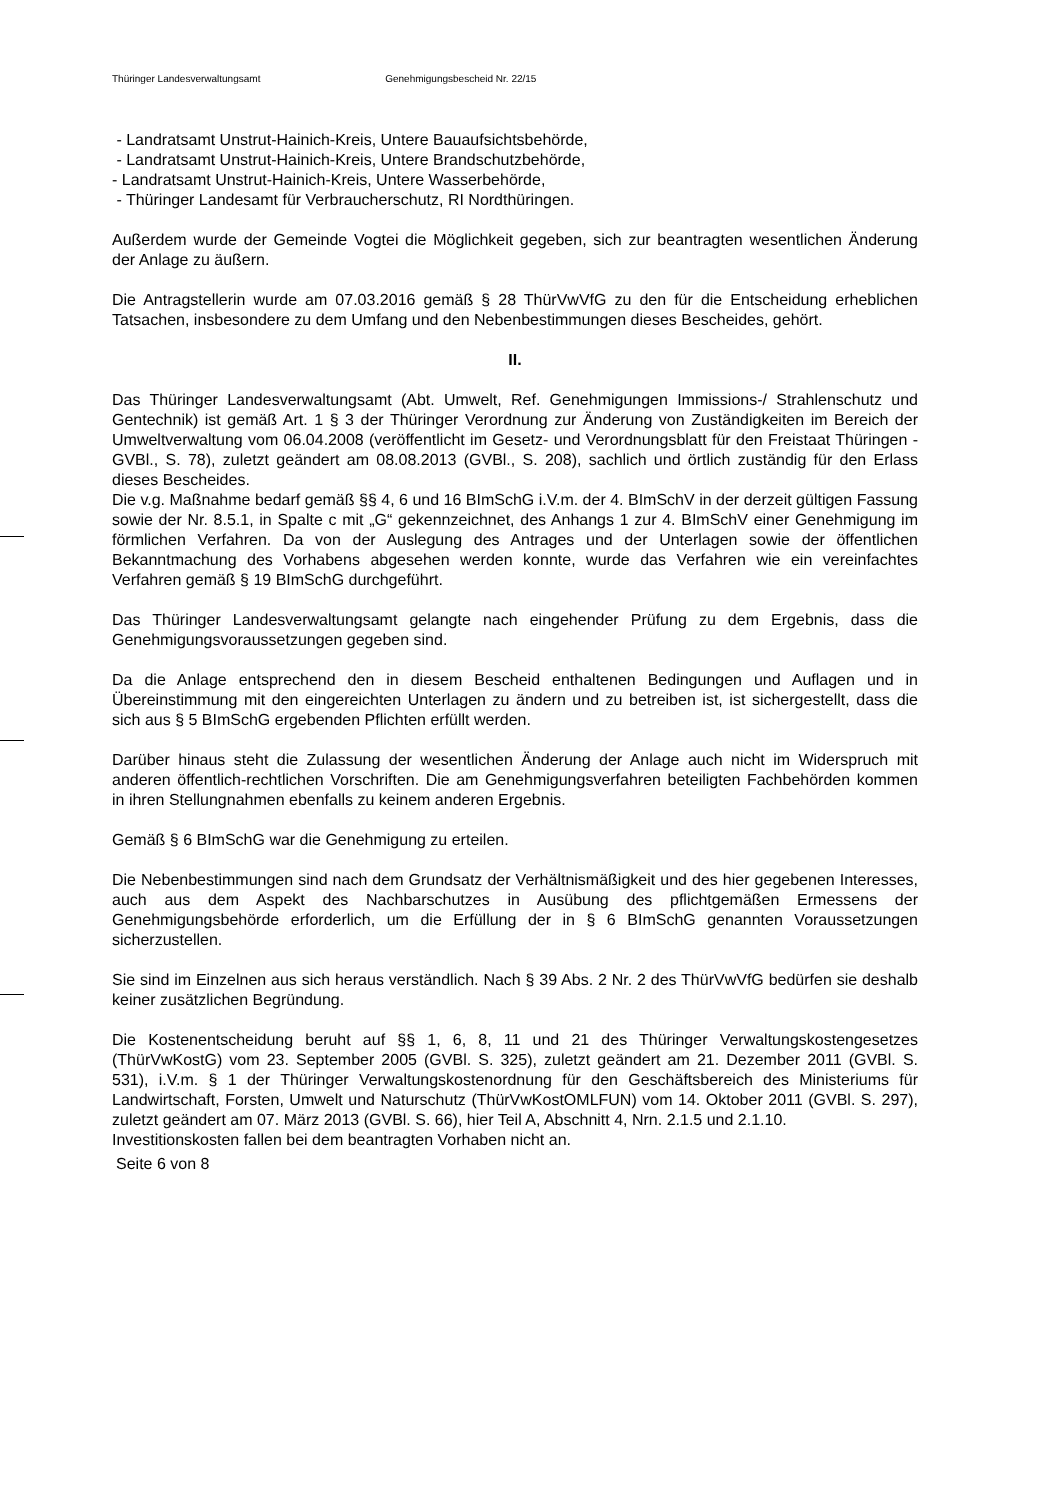Thüringer Landesverwaltungsamt Genehmigungsbescheid Nr. 22/15
- Landratsamt Unstrut-Hainich-Kreis, Untere Bauaufsichtsbehörde,
- Landratsamt Unstrut-Hainich-Kreis, Untere Brandschutzbehörde,
- Landratsamt Unstrut-Hainich-Kreis, Untere Wasserbehörde,
- Thüringer Landesamt für Verbraucherschutz, RI Nordthüringen.
Außerdem wurde der Gemeinde Vogtei die Möglichkeit gegeben, sich zur beantragten wesentlichen Änderung der Anlage zu äußern.
Die Antragstellerin wurde am 07.03.2016 gemäß § 28 ThürVwVfG zu den für die Entscheidung erheblichen Tatsachen, insbesondere zu dem Umfang und den Nebenbestimmungen dieses Bescheides, gehört.
II.
Das Thüringer Landesverwaltungsamt (Abt. Umwelt, Ref. Genehmigungen Immissions-/ Strahlenschutz und Gentechnik) ist gemäß Art. 1 § 3 der Thüringer Verordnung zur Änderung von Zuständigkeiten im Bereich der Umweltverwaltung vom 06.04.2008 (veröffentlicht im Gesetz- und Verordnungsblatt für den Freistaat Thüringen - GVBl., S. 78), zuletzt geändert am 08.08.2013 (GVBl., S. 208), sachlich und örtlich zuständig für den Erlass dieses Bescheides.
Die v.g. Maßnahme bedarf gemäß §§ 4, 6 und 16 BImSchG i.V.m. der 4. BImSchV in der derzeit gültigen Fassung sowie der Nr. 8.5.1, in Spalte c mit „G“ gekennzeichnet, des Anhangs 1 zur 4. BImSchV einer Genehmigung im förmlichen Verfahren. Da von der Auslegung des Antrages und der Unterlagen sowie der öffentlichen Bekanntmachung des Vorhabens abgesehen werden konnte, wurde das Verfahren wie ein vereinfachtes Verfahren gemäß § 19 BImSchG durchgeführt.
Das Thüringer Landesverwaltungsamt gelangte nach eingehender Prüfung zu dem Ergebnis, dass die Genehmigungsvoraussetzungen gegeben sind.
Da die Anlage entsprechend den in diesem Bescheid enthaltenen Bedingungen und Auflagen und in Übereinstimmung mit den eingereichten Unterlagen zu ändern und zu betreiben ist, ist sichergestellt, dass die sich aus § 5 BImSchG ergebenden Pflichten erfüllt werden.
Darüber hinaus steht die Zulassung der wesentlichen Änderung der Anlage auch nicht im Widerspruch mit anderen öffentlich-rechtlichen Vorschriften. Die am Genehmigungsverfahren beteiligten Fachbehörden kommen in ihren Stellungnahmen ebenfalls zu keinem anderen Ergebnis.
Gemäß § 6 BImSchG war die Genehmigung zu erteilen.
Die Nebenbestimmungen sind nach dem Grundsatz der Verhältnismäßigkeit und des hier gegebenen Interesses, auch aus dem Aspekt des Nachbarschutzes in Ausübung des pflichtgemäßen Ermessens der Genehmigungsbehörde erforderlich, um die Erfüllung der in § 6 BImSchG genannten Voraussetzungen sicherzustellen.
Sie sind im Einzelnen aus sich heraus verständlich. Nach § 39 Abs. 2 Nr. 2 des ThürVwVfG bedürfen sie deshalb keiner zusätzlichen Begründung.
Die Kostenentscheidung beruht auf §§ 1, 6, 8, 11 und 21 des Thüringer Verwaltungskostengesetzes (ThürVwKostG) vom 23. September 2005 (GVBl. S. 325), zuletzt geändert am 21. Dezember 2011 (GVBl. S. 531), i.V.m. § 1 der Thüringer Verwaltungskostenordnung für den Geschäftsbereich des Ministeriums für Landwirtschaft, Forsten, Umwelt und Naturschutz (ThürVwKostOMLFUN) vom 14. Oktober 2011 (GVBl. S. 297), zuletzt geändert am 07. März 2013 (GVBl. S. 66), hier Teil A, Abschnitt 4, Nrn. 2.1.5 und 2.1.10.
Investitionskosten fallen bei dem beantragten Vorhaben nicht an.
Seite 6 von 8